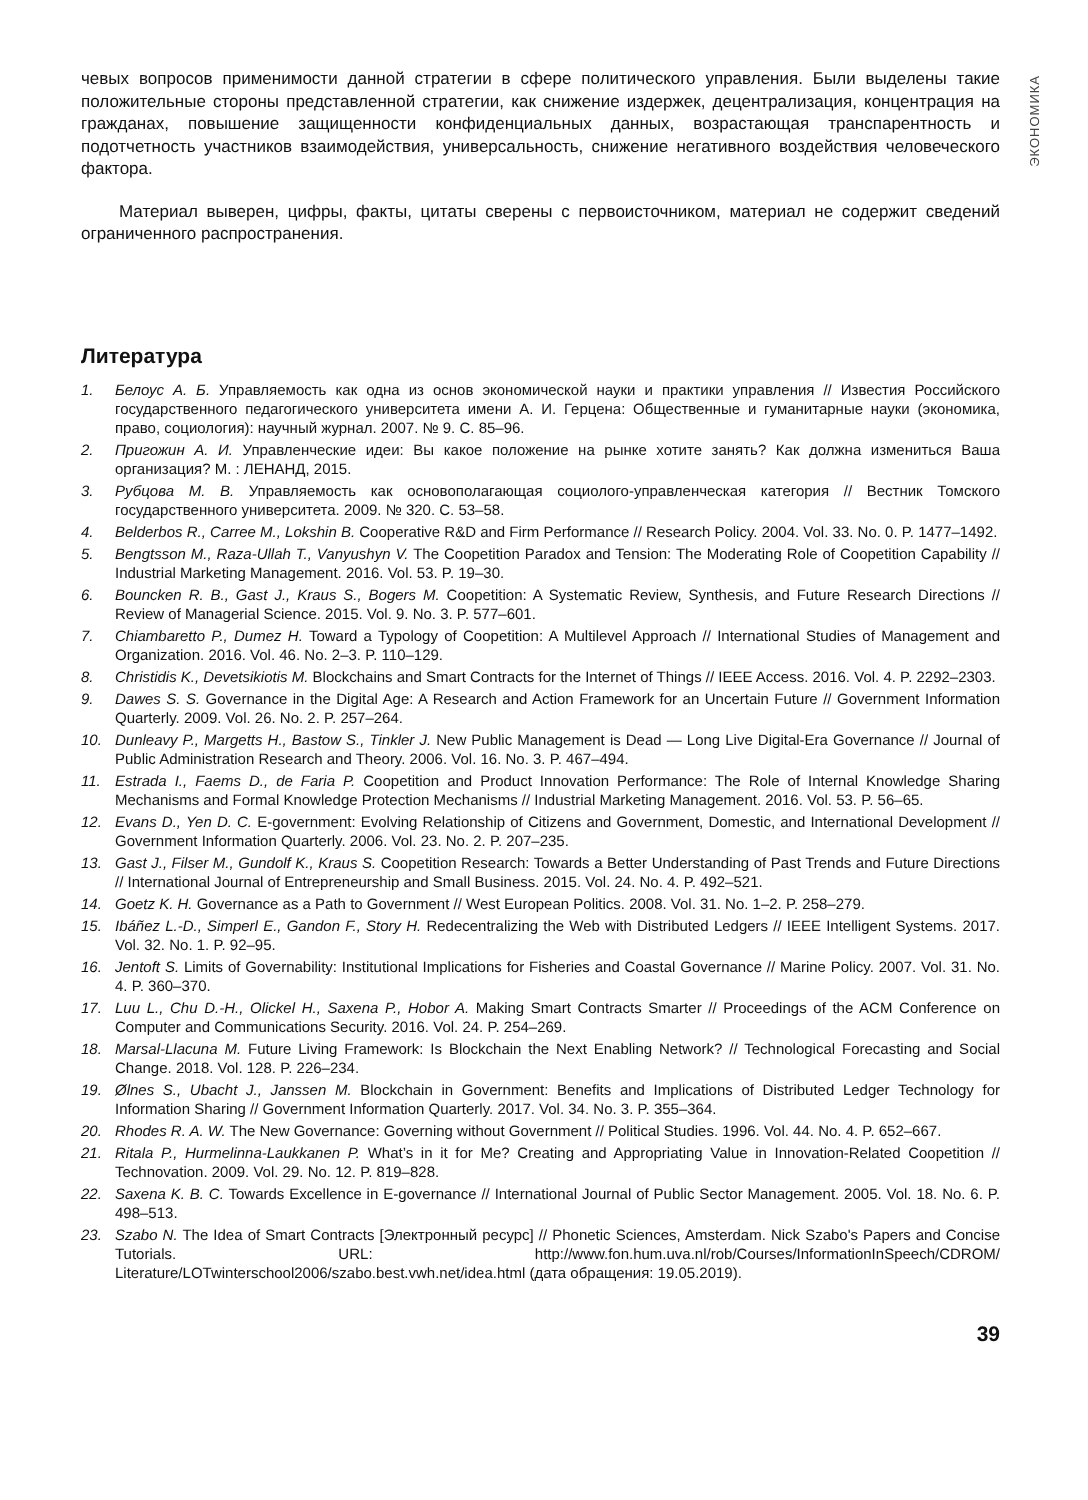ЭКОНОМИКА
чевых вопросов применимости данной стратегии в сфере политического управления. Были выделены такие положительные стороны представленной стратегии, как снижение издержек, децентрализация, концентрация на гражданах, повышение защищенности конфиденциальных данных, возрастающая транспарентность и подотчетность участников взаимодействия, универсальность, снижение негативного воздействия человеческого фактора.
Материал выверен, цифры, факты, цитаты сверены с первоисточником, материал не содержит сведений ограниченного распространения.
Литература
1. Белоус А. Б. Управляемость как одна из основ экономической науки и практики управления // Известия Российского государственного педагогического университета имени А. И. Герцена: Общественные и гуманитарные науки (экономика, право, социология): научный журнал. 2007. № 9. С. 85–96.
2. Пригожин А. И. Управленческие идеи: Вы какое положение на рынке хотите занять? Как должна измениться Ваша организация? М. : ЛЕНАНД, 2015.
3. Рубцова М. В. Управляемость как основополагающая социолого-управленческая категория // Вестник Томского государственного университета. 2009. № 320. С. 53–58.
4. Belderbos R., Carree M., Lokshin B. Cooperative R&D and Firm Performance // Research Policy. 2004. Vol. 33. No. 0. P. 1477–1492.
5. Bengtsson M., Raza-Ullah T., Vanyushyn V. The Coopetition Paradox and Tension: The Moderating Role of Coopetition Capability // Industrial Marketing Management. 2016. Vol. 53. P. 19–30.
6. Bouncken R. B., Gast J., Kraus S., Bogers M. Coopetition: A Systematic Review, Synthesis, and Future Research Directions // Review of Managerial Science. 2015. Vol. 9. No. 3. P. 577–601.
7. Chiambaretto P., Dumez H. Toward a Typology of Coopetition: A Multilevel Approach // International Studies of Management and Organization. 2016. Vol. 46. No. 2–3. P. 110–129.
8. Christidis K., Devetsikiotis M. Blockchains and Smart Contracts for the Internet of Things // IEEE Access. 2016. Vol. 4. P. 2292–2303.
9. Dawes S. S. Governance in the Digital Age: A Research and Action Framework for an Uncertain Future // Government Information Quarterly. 2009. Vol. 26. No. 2. P. 257–264.
10. Dunleavy P., Margetts H., Bastow S., Tinkler J. New Public Management is Dead — Long Live Digital-Era Governance // Journal of Public Administration Research and Theory. 2006. Vol. 16. No. 3. P. 467–494.
11. Estrada I., Faems D., de Faria P. Coopetition and Product Innovation Performance: The Role of Internal Knowledge Sharing Mechanisms and Formal Knowledge Protection Mechanisms // Industrial Marketing Management. 2016. Vol. 53. P. 56–65.
12. Evans D., Yen D. C. E-government: Evolving Relationship of Citizens and Government, Domestic, and International Development // Government Information Quarterly. 2006. Vol. 23. No. 2. P. 207–235.
13. Gast J., Filser M., Gundolf K., Kraus S. Coopetition Research: Towards a Better Understanding of Past Trends and Future Directions // International Journal of Entrepreneurship and Small Business. 2015. Vol. 24. No. 4. P. 492–521.
14. Goetz K. H. Governance as a Path to Government // West European Politics. 2008. Vol. 31. No. 1–2. P. 258–279.
15. Ibáñez L.-D., Simperl E., Gandon F., Story H. Redecentralizing the Web with Distributed Ledgers // IEEE Intelligent Systems. 2017. Vol. 32. No. 1. P. 92–95.
16. Jentoft S. Limits of Governability: Institutional Implications for Fisheries and Coastal Governance // Marine Policy. 2007. Vol. 31. No. 4. P. 360–370.
17. Luu L., Chu D.-H., Olickel H., Saxena P., Hobor A. Making Smart Contracts Smarter // Proceedings of the ACM Conference on Computer and Communications Security. 2016. Vol. 24. P. 254–269.
18. Marsal-Llacuna M. Future Living Framework: Is Blockchain the Next Enabling Network? // Technological Forecasting and Social Change. 2018. Vol. 128. P. 226–234.
19. Ølnes S., Ubacht J., Janssen M. Blockchain in Government: Benefits and Implications of Distributed Ledger Technology for Information Sharing // Government Information Quarterly. 2017. Vol. 34. No. 3. P. 355–364.
20. Rhodes R. A. W. The New Governance: Governing without Government // Political Studies. 1996. Vol. 44. No. 4. P. 652–667.
21. Ritala P., Hurmelinna-Laukkanen P. What’s in it for Me? Creating and Appropriating Value in Innovation-Related Coopetition // Technovation. 2009. Vol. 29. No. 12. P. 819–828.
22. Saxena K. B. C. Towards Excellence in E-governance // International Journal of Public Sector Management. 2005. Vol. 18. No. 6. P. 498–513.
23. Szabo N. The Idea of Smart Contracts [Электронный ресурс] // Phonetic Sciences, Amsterdam. Nick Szabo's Papers and Concise Tutorials. URL: http://www.fon.hum.uva.nl/rob/Courses/InformationInSpeech/CDROM/ Literature/LOTwinterschool2006/szabo.best.vwh.net/idea.html (дата обращения: 19.05.2019).
39